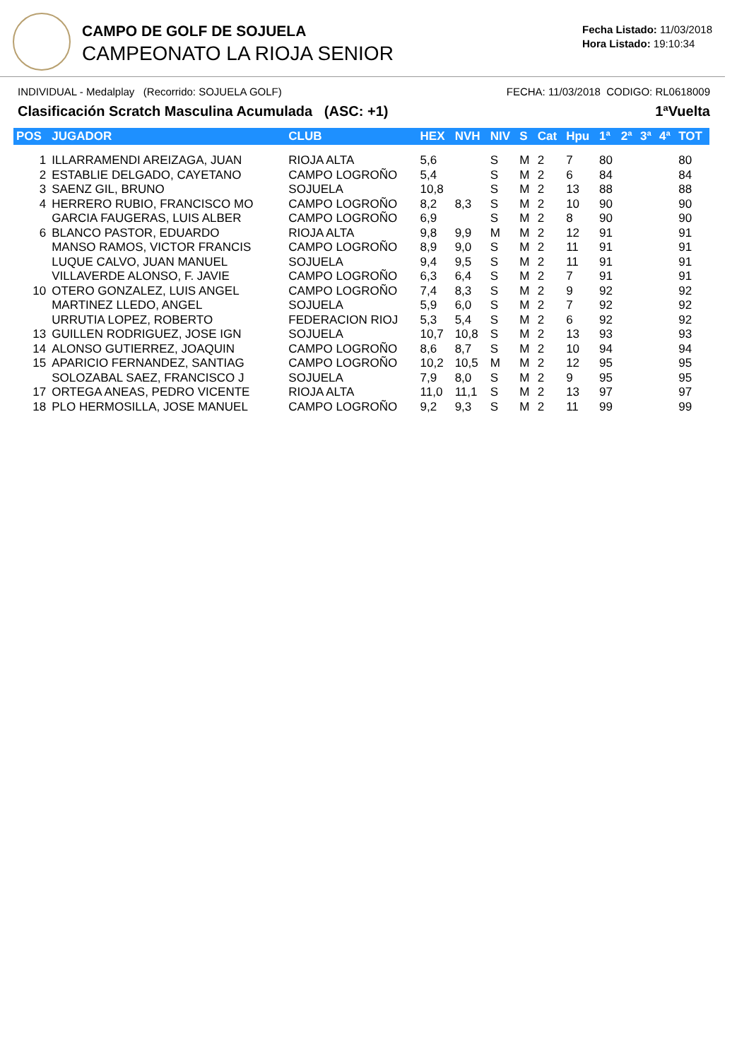CAMPO DE GOLF DE SOJUELA
CAMPEONATO LA RIOJA SENIOR
Fecha Listado: 11/03/2018
Hora Listado: 19:10:34
INDIVIDUAL - Medalplay (Recorrido: SOJUELA GOLF) FECHA: 11/03/2018 CODIGO: RL0618009
Clasificación Scratch Masculina Acumulada (ASC: +1) 1ªVuelta
| POS | JUGADOR | CLUB | HEX | NVH | NIV | S | Cat | Hpu | 1ª | 2ª | 3ª | 4ª | TOT |
| --- | --- | --- | --- | --- | --- | --- | --- | --- | --- | --- | --- | --- | --- |
| 1 | ILLARRAMENDI AREIZAGA, JUAN | RIOJA ALTA | 5,6 | | S | M | 2 | 7 | 80 | | | | 80 |
| 2 | ESTABLIE DELGADO, CAYETANO | CAMPO LOGROÑO | 5,4 | | S | M | 2 | 6 | 84 | | | | 84 |
| 3 | SAENZ GIL, BRUNO | SOJUELA | 10,8 | | S | M | 2 | 13 | 88 | | | | 88 |
| 4 | HERRERO RUBIO, FRANCISCO MO | CAMPO LOGROÑO | 8,2 | 8,3 | S | M | 2 | 10 | 90 | | | | 90 |
| | GARCIA FAUGERAS, LUIS ALBER | CAMPO LOGROÑO | 6,9 | | S | M | 2 | 8 | 90 | | | | 90 |
| 6 | BLANCO PASTOR, EDUARDO | RIOJA ALTA | 9,8 | 9,9 | M | M | 2 | 12 | 91 | | | | 91 |
| | MANSO RAMOS, VICTOR FRANCIS | CAMPO LOGROÑO | 8,9 | 9,0 | S | M | 2 | 11 | 91 | | | | 91 |
| | LUQUE CALVO, JUAN MANUEL | SOJUELA | 9,4 | 9,5 | S | M | 2 | 11 | 91 | | | | 91 |
| | VILLAVERDE ALONSO, F. JAVIE | CAMPO LOGROÑO | 6,3 | 6,4 | S | M | 2 | 7 | 91 | | | | 91 |
| 10 | OTERO GONZALEZ, LUIS ANGEL | CAMPO LOGROÑO | 7,4 | 8,3 | S | M | 2 | 9 | 92 | | | | 92 |
| | MARTINEZ LLEDO, ANGEL | SOJUELA | 5,9 | 6,0 | S | M | 2 | 7 | 92 | | | | 92 |
| | URRUTIA LOPEZ, ROBERTO | FEDERACION RIOJ | 5,3 | 5,4 | S | M | 2 | 6 | 92 | | | | 92 |
| 13 | GUILLEN RODRIGUEZ, JOSE IGN | SOJUELA | 10,7 | 10,8 | S | M | 2 | 13 | 93 | | | | 93 |
| 14 | ALONSO GUTIERREZ, JOAQUIN | CAMPO LOGROÑO | 8,6 | 8,7 | S | M | 2 | 10 | 94 | | | | 94 |
| 15 | APARICIO FERNANDEZ, SANTIAG | CAMPO LOGROÑO | 10,2 | 10,5 | M | M | 2 | 12 | 95 | | | | 95 |
| | SOLOZABAL SAEZ, FRANCISCO J | SOJUELA | 7,9 | 8,0 | S | M | 2 | 9 | 95 | | | | 95 |
| 17 | ORTEGA ANEAS, PEDRO VICENTE | RIOJA ALTA | 11,0 | 11,1 | S | M | 2 | 13 | 97 | | | | 97 |
| 18 | PLO HERMOSILLA, JOSE MANUEL | CAMPO LOGROÑO | 9,2 | 9,3 | S | M | 2 | 11 | 99 | | | | 99 |